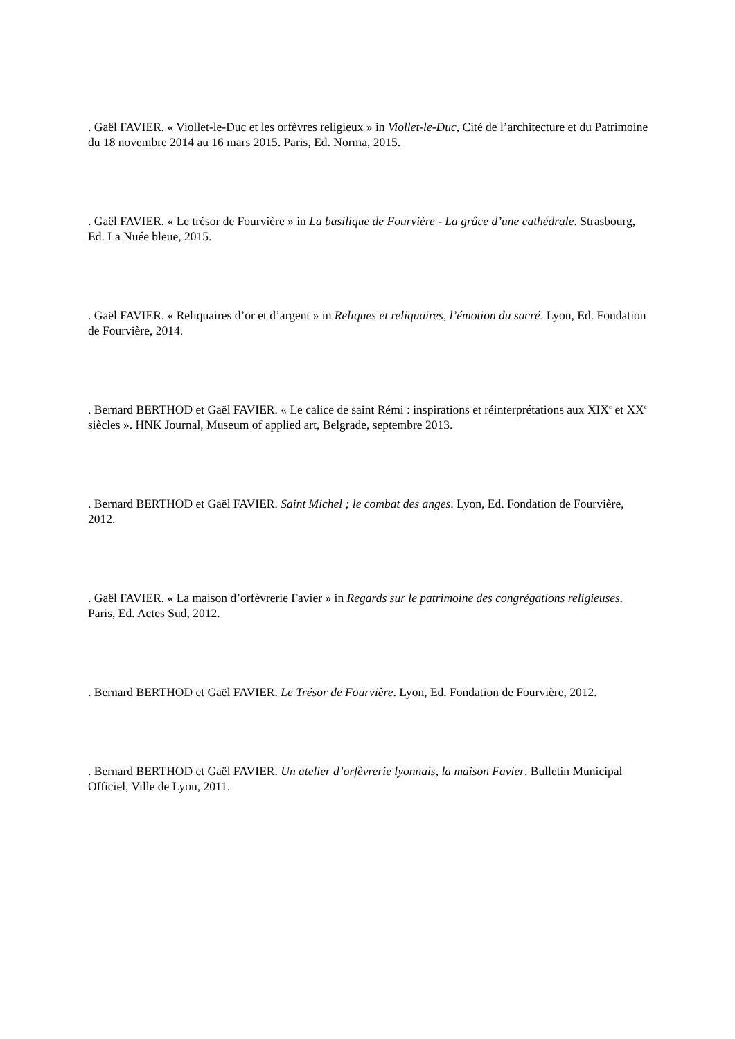. Gaël FAVIER. « Viollet-le-Duc et les orfèvres religieux » in Viollet-le-Duc, Cité de l’architecture et du Patrimoine du 18 novembre 2014 au 16 mars 2015. Paris, Ed. Norma, 2015.
. Gaël FAVIER. « Le trésor de Fourvière » in La basilique de Fourvière - La grâce d’une cathédrale. Strasbourg, Ed. La Nuée bleue, 2015.
. Gaël FAVIER. « Reliquaires d’or et d’argent » in Reliques et reliquaires, l’émotion du sacré. Lyon, Ed. Fondation de Fourvière, 2014.
. Bernard BERTHOD et Gaël FAVIER. « Le calice de saint Rémi : inspirations et réinterprétations aux XIX<sup>e</sup> et XX<sup>e</sup> siècles ». HNK Journal, Museum of applied art, Belgrade, septembre 2013.
. Bernard BERTHOD et Gaël FAVIER. Saint Michel ; le combat des anges. Lyon, Ed. Fondation de Fourvière, 2012.
. Gaël FAVIER. « La maison d’orfèvrerie Favier » in Regards sur le patrimoine des congrégations religieuses. Paris, Ed. Actes Sud, 2012.
. Bernard BERTHOD et Gaël FAVIER. Le Trésor de Fourvière. Lyon, Ed. Fondation de Fourvière, 2012.
. Bernard BERTHOD et Gaël FAVIER. Un atelier d’orfèvrerie lyonnais, la maison Favier. Bulletin Municipal Officiel, Ville de Lyon, 2011.